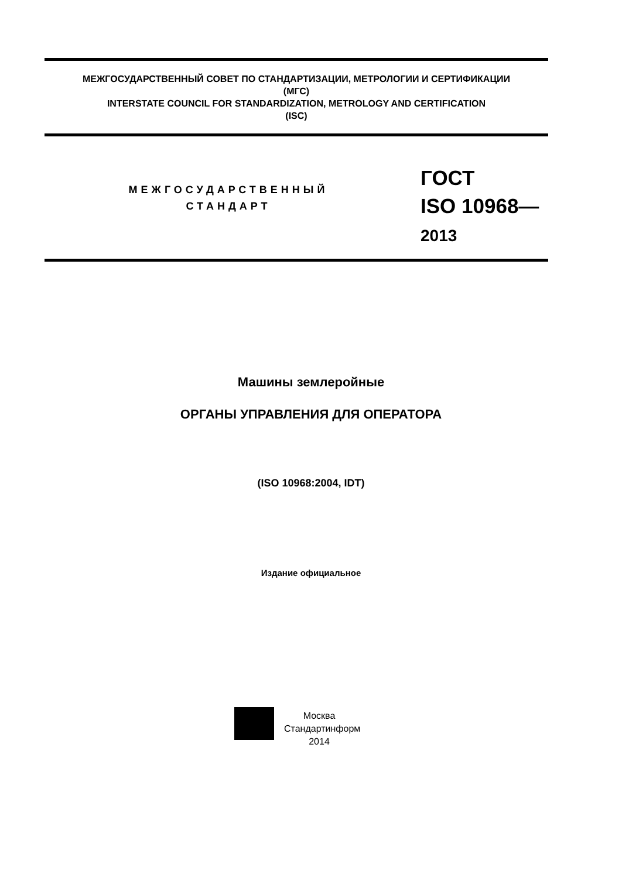МЕЖГОСУДАРСТВЕННЫЙ СОВЕТ ПО СТАНДАРТИЗАЦИИ, МЕТРОЛОГИИ И СЕРТИФИКАЦИИ
(МГС)
INTERSTATE COUNCIL FOR STANDARDIZATION, METROLOGY AND CERTIFICATION
(ISC)
МЕЖГОСУДАРСТВЕННЫЙ
СТАНДАРТ
ГОСТ
ISO 10968—
2013
Машины землеройные
ОРГАНЫ УПРАВЛЕНИЯ ДЛЯ ОПЕРАТОРА
(ISO 10968:2004, IDT)
Издание официальное
Москва
Стандартинформ
2014